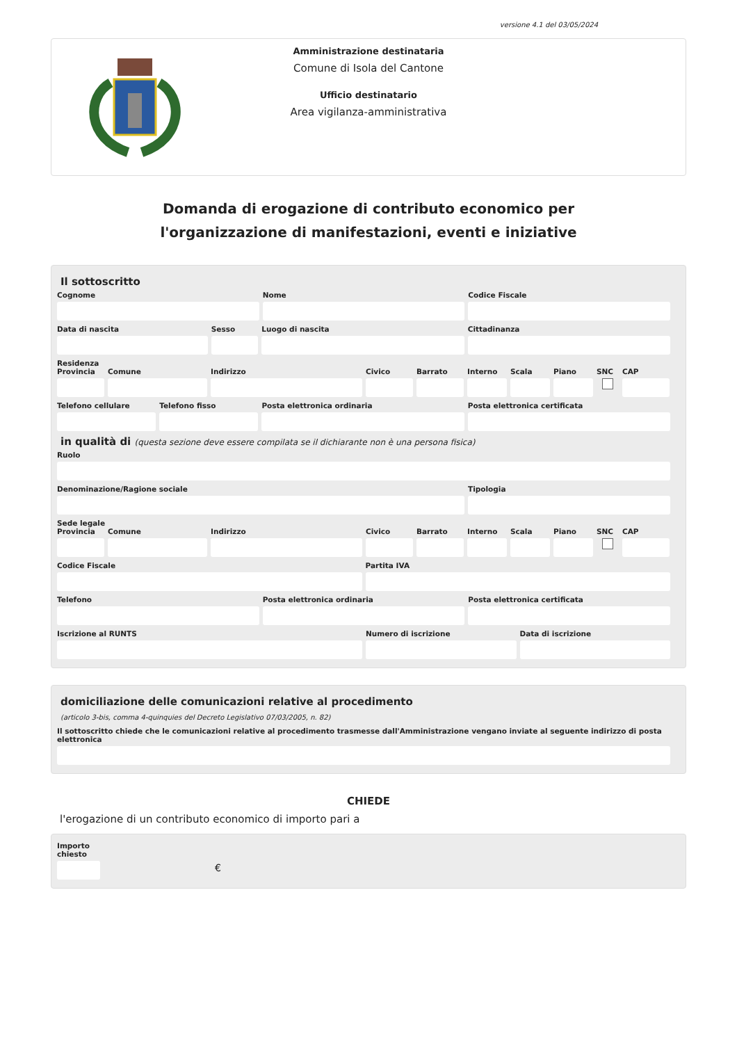versione 4.1 del 03/05/2024
Amministrazione destinataria
Comune di Isola del Cantone
Ufficio destinatario
Area vigilanza-amministrativa
Domanda di erogazione di contributo economico per l'organizzazione di manifestazioni, eventi e iniziative
Il sottoscritto
Cognome Nome Codice Fiscale
Data di nascita Sesso Luogo di nascita Cittadinanza
Residenza
Provincia Comune Indirizzo Civico Barrato Interno Scala Piano SNC CAP
Telefono cellulare Telefono fisso Posta elettronica ordinaria Posta elettronica certificata
in qualità di (questa sezione deve essere compilata se il dichiarante non è una persona fisica)
Ruolo
Denominazione/Ragione sociale Tipologia
Sede legale
Provincia Comune Indirizzo Civico Barrato Interno Scala Piano SNC CAP
Codice Fiscale Partita IVA
Telefono Posta elettronica ordinaria Posta elettronica certificata
Iscrizione al RUNTS Numero di iscrizione Data di iscrizione
domiciliazione delle comunicazioni relative al procedimento
(articolo 3-bis, comma 4-quinquies del Decreto Legislativo 07/03/2005, n. 82)
Il sottoscritto chiede che le comunicazioni relative al procedimento trasmesse dall'Amministrazione vengano inviate al seguente indirizzo di posta elettronica
CHIEDE
l'erogazione di un contributo economico di importo pari a
Importo chiesto
€